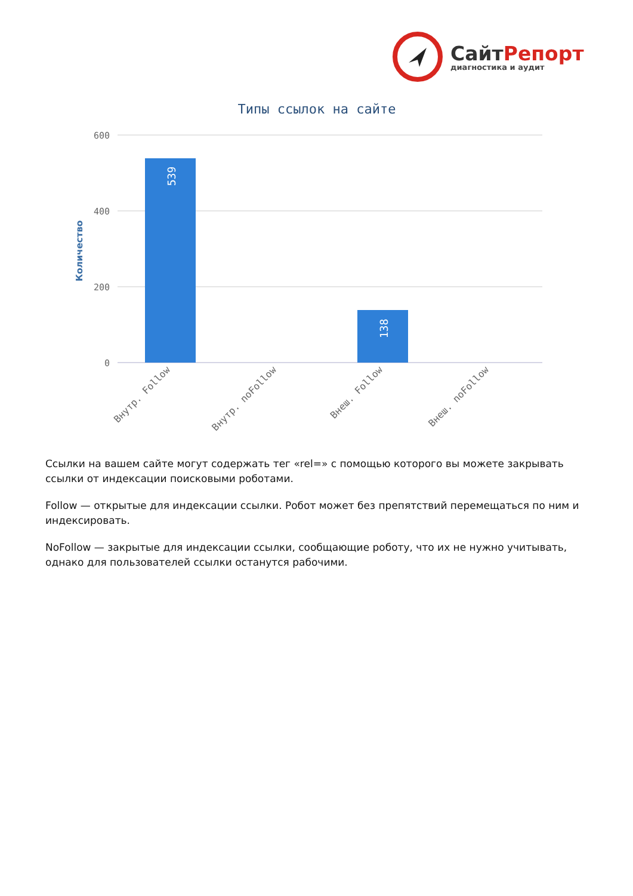СайтРепорт
диагностика и аудит
Типы ссылок на сайте
600
400
200
0
Количество
539
138
Внутр. Follow
Внутр. noFollow
Внеш. Follow
Внеш. noFollow
Ссылки на вашем сайте могут содержать тег «rel=» с помощью которого вы можете закрывать ссылки от индексации поисковыми роботами.
Follow — открытые для индексации ссылки. Робот может без препятствий перемещаться по ним и индексировать.
NoFollow — закрытые для индексации ссылки, сообщающие роботу, что их не нужно учитывать, однако для пользователей ссылки останутся рабочими.